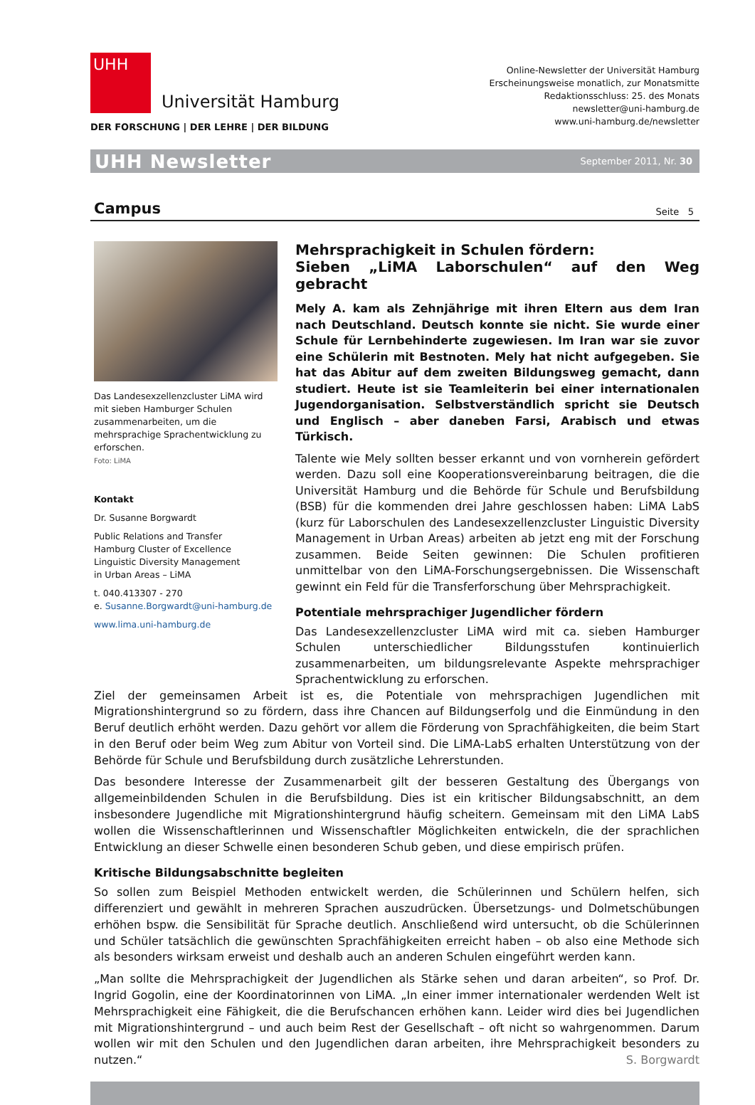UHH
Universität Hamburg
DER FORSCHUNG | DER LEHRE | DER BILDUNG
Online-Newsletter der Universität Hamburg
Erscheinungsweise monatlich, zur Monatsmitte
Redaktionsschluss: 25. des Monats
newsletter@uni-hamburg.de
www.uni-hamburg.de/newsletter
UHH Newsletter September 2011, Nr. 30
Campus Seite 5
Das Landesexzellenzcluster LiMA wird mit sieben Hamburger Schulen zusammenarbeiten, um die mehrsprachige Sprachentwicklung zu erforschen.
Foto: LiMA
Kontakt
Dr. Susanne Borgwardt
Public Relations and Transfer
Hamburg Cluster of Excellence
Linguistic Diversity Management
in Urban Areas – LiMA
t. 040.413307 - 270
e. Susanne.Borgwardt@uni-hamburg.de
www.lima.uni-hamburg.de
Mehrsprachigkeit in Schulen fördern:
Sieben „LiMA Laborschulen“ auf den Weg gebracht
Mely A. kam als Zehnjährige mit ihren Eltern aus dem Iran nach Deutschland. Deutsch konnte sie nicht. Sie wurde einer Schule für Lernbehinderte zugewiesen. Im Iran war sie zuvor eine Schülerin mit Bestnoten. Mely hat nicht aufgegeben. Sie hat das Abitur auf dem zweiten Bildungsweg gemacht, dann studiert. Heute ist sie Teamleiterin bei einer internationalen Jugendorganisation. Selbstverständlich spricht sie Deutsch und Englisch – aber daneben Farsi, Arabisch und etwas Türkisch.
Talente wie Mely sollten besser erkannt und von vornherein gefördert werden. Dazu soll eine Kooperationsvereinbarung beitragen, die die Universität Hamburg und die Behörde für Schule und Berufsbildung (BSB) für die kommenden drei Jahre geschlossen haben: LiMA LabS (kurz für Laborschulen des Landesexzellenzcluster Linguistic Diversity Management in Urban Areas) arbeiten ab jetzt eng mit der Forschung zusammen. Beide Seiten gewinnen: Die Schulen profitieren unmittelbar von den LiMA-Forschungsergebnissen. Die Wissenschaft gewinnt ein Feld für die Transferforschung über Mehrsprachigkeit.
Potentiale mehrsprachiger Jugendlicher fördern
Das Landesexzellenzcluster LiMA wird mit ca. sieben Hamburger Schulen unterschiedlicher Bildungsstufen kontinuierlich zusammenarbeiten, um bildungsrelevante Aspekte mehrsprachiger Sprachentwicklung zu erforschen.
Ziel der gemeinsamen Arbeit ist es, die Potentiale von mehrsprachigen Jugendlichen mit Migrationshintergrund so zu fördern, dass ihre Chancen auf Bildungserfolg und die Einmündung in den Beruf deutlich erhöht werden. Dazu gehört vor allem die Förderung von Sprachfähigkeiten, die beim Start in den Beruf oder beim Weg zum Abitur von Vorteil sind. Die LiMA-LabS erhalten Unterstützung von der Behörde für Schule und Berufsbildung durch zusätzliche Lehrerstunden.
Das besondere Interesse der Zusammenarbeit gilt der besseren Gestaltung des Übergangs von allgemeinbildenden Schulen in die Berufsbildung. Dies ist ein kritischer Bildungsabschnitt, an dem insbesondere Jugendliche mit Migrationshintergrund häufig scheitern. Gemeinsam mit den LiMA LabS wollen die Wissenschaftlerinnen und Wissenschaftler Möglichkeiten entwickeln, die der sprachlichen Entwicklung an dieser Schwelle einen besonderen Schub geben, und diese empirisch prüfen.
Kritische Bildungsabschnitte begleiten
So sollen zum Beispiel Methoden entwickelt werden, die Schülerinnen und Schülern helfen, sich differenziert und gewählt in mehreren Sprachen auszudrücken. Übersetzungs- und Dolmetschübungen erhöhen bspw. die Sensibilität für Sprache deutlich. Anschließend wird untersucht, ob die Schülerinnen und Schüler tatsächlich die gewünschten Sprachfähigkeiten erreicht haben – ob also eine Methode sich als besonders wirksam erweist und deshalb auch an anderen Schulen eingeführt werden kann.
„Man sollte die Mehrsprachigkeit der Jugendlichen als Stärke sehen und daran arbeiten“, so Prof. Dr. Ingrid Gogolin, eine der Koordinatorinnen von LiMA. „In einer immer internationaler werdenden Welt ist Mehrsprachigkeit eine Fähigkeit, die die Berufschancen erhöhen kann. Leider wird dies bei Jugendlichen mit Migrationshintergrund – und auch beim Rest der Gesellschaft – oft nicht so wahrgenommen. Darum wollen wir mit den Schulen und den Jugendlichen daran arbeiten, ihre Mehrsprachigkeit besonders zu nutzen.“ S. Borgwardt